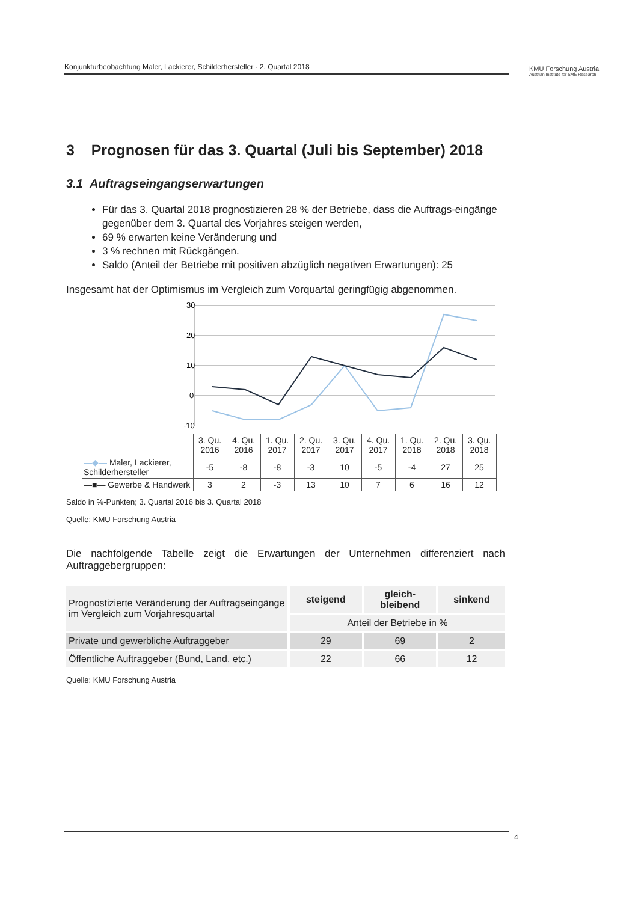Konjunkturbeobachtung Maler, Lackierer, Schilderhersteller - 2. Quartal 2018
KMU Forschung Austria
Austrian Institute for SME Research
3 Prognosen für das 3. Quartal (Juli bis September) 2018
3.1 Auftragseingangserwartungen
Für das 3. Quartal 2018 prognostizieren 28 % der Betriebe, dass die Auftrags-eingänge gegenüber dem 3. Quartal des Vorjahres steigen werden,
69 % erwarten keine Veränderung und
3 % rechnen mit Rückgängen.
Saldo (Anteil der Betriebe mit positiven abzüglich negativen Erwartungen): 25
Insgesamt hat der Optimismus im Vergleich zum Vorquartal geringfügig abgenommen.
30
20
10
0
-10
| | 3. Qu. 2016 | 4. Qu. 2016 | 1. Qu. 2017 | 2. Qu. 2017 | 3. Qu. 2017 | 4. Qu. 2017 | 1. Qu. 2018 | 2. Qu. 2018 | 3. Qu. 2018 |
| —◆— Maler, Lackierer, Schilderhersteller | -5 | -8 | -8 | -3 | 10 | -5 | -4 | 27 | 25 |
| —■— Gewerbe & Handwerk | 3 | 2 | -3 | 13 | 10 | 7 | 6 | 16 | 12 |
Saldo in %-Punkten; 3. Quartal 2016 bis 3. Quartal 2018
Quelle: KMU Forschung Austria
Die nachfolgende Tabelle zeigt die Erwartungen der Unternehmen differenziert nach Auftraggebergruppen:
| Prognostizierte Veränderung der Auftragseingänge im Vergleich zum Vorjahresquartal | steigend | gleich- bleibend | sinkend |
| | Anteil der Betriebe in % | | |
| Private und gewerbliche Auftraggeber | 29 | 69 | 2 |
| Öffentliche Auftraggeber (Bund, Land, etc.) | 22 | 66 | 12 |
Quelle: KMU Forschung Austria
4